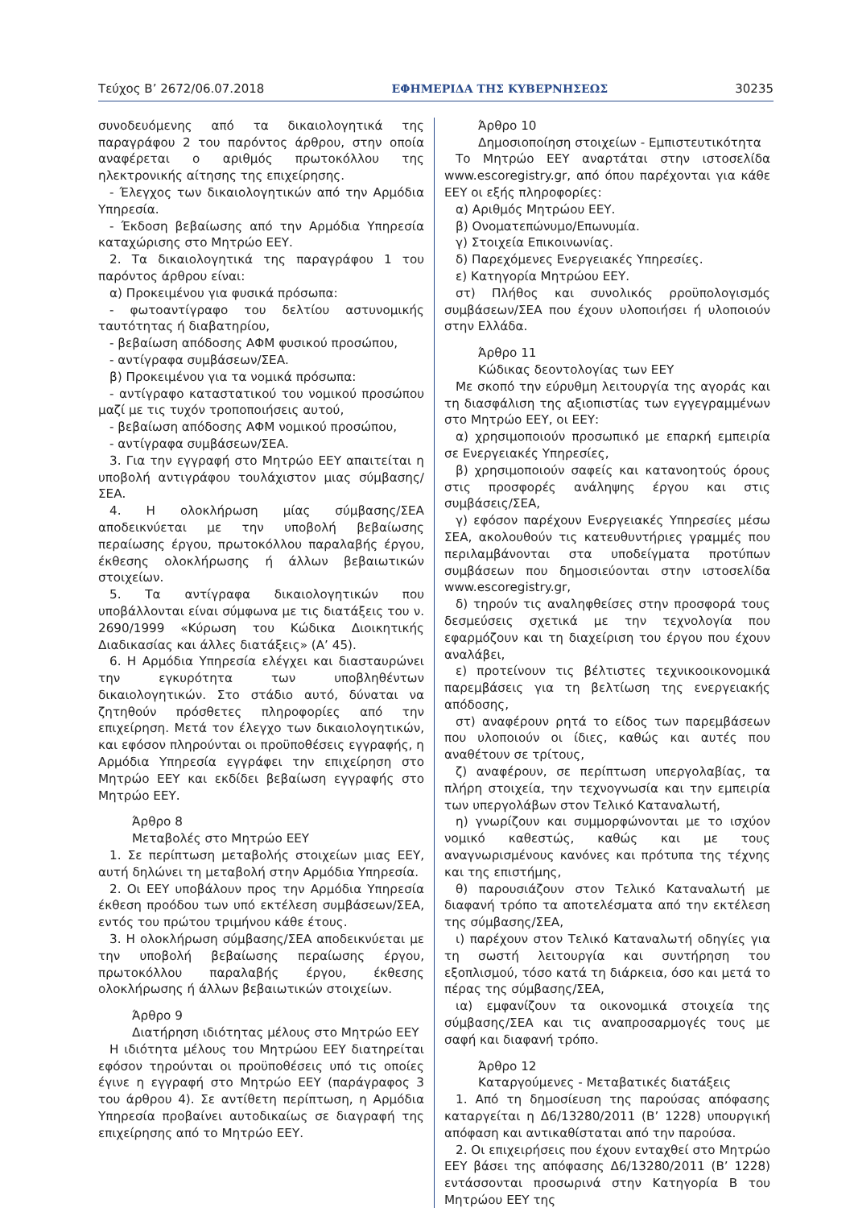Τεύχος B’ 2672/06.07.2018 ΕΦΗΜΕΡΙΔΑ TΗΣ ΚΥΒΕΡΝΗΣΕΩΣ 30235
συνοδευόμενης από τα δικαιολογητικά της παραγράφου 2 του παρόντος άρθρου, στην οποία αναφέρεται ο αριθμός πρωτοκόλλου της ηλεκτρονικής αίτησης της επιχείρησης.
- Έλεγχος των δικαιολογητικών από την Αρμόδια Υπηρεσία.
- Έκδοση βεβαίωσης από την Αρμόδια Υπηρεσία καταχώρισης στο Μητρώο ΕΕΥ.
2. Τα δικαιολογητικά της παραγράφου 1 του παρόντος άρθρου είναι:
α) Προκειμένου για φυσικά πρόσωπα:
- φωτοαντίγραφο του δελτίου αστυνομικής ταυτότητας ή διαβατηρίου,
- βεβαίωση απόδοσης ΑΦΜ φυσικού προσώπου,
- αντίγραφα συμβάσεων/ΣΕΑ.
β) Προκειμένου για τα νομικά πρόσωπα:
- αντίγραφο καταστατικού του νομικού προσώπου μαζί με τις τυχόν τροποποιήσεις αυτού,
- βεβαίωση απόδοσης ΑΦΜ νομικού προσώπου,
- αντίγραφα συμβάσεων/ΣΕΑ.
3. Για την εγγραφή στο Μητρώο ΕΕΥ απαιτείται η υποβολή αντιγράφου τουλάχιστον μιας σύμβασης/ΣΕΑ.
4. Η ολοκλήρωση μίας σύμβασης/ΣΕΑ αποδεικνύεται με την υποβολή βεβαίωσης περαίωσης έργου, πρωτοκόλλου παραλαβής έργου, έκθεσης ολοκλήρωσης ή άλλων βεβαιωτικών στοιχείων.
5. Τα αντίγραφα δικαιολογητικών που υποβάλλονται είναι σύμφωνα με τις διατάξεις του ν. 2690/1999 «Κύρωση του Κώδικα Διοικητικής Διαδικασίας και άλλες διατάξεις» (Α’ 45).
6. Η Αρμόδια Υπηρεσία ελέγχει και διασταυρώνει την εγκυρότητα των υποβληθέντων δικαιολογητικών. Στο στάδιο αυτό, δύναται να ζητηθούν πρόσθετες πληροφορίες από την επιχείρηση. Μετά τον έλεγχο των δικαιολογητικών, και εφόσον πληρούνται οι προϋποθέσεις εγγραφής, η Αρμόδια Υπηρεσία εγγράφει την επιχείρηση στο Μητρώο ΕΕΥ και εκδίδει βεβαίωση εγγραφής στο Μητρώο ΕΕΥ.
Άρθρο 8
Μεταβολές στο Μητρώο ΕΕΥ
1. Σε περίπτωση μεταβολής στοιχείων μιας ΕΕΥ, αυτή δηλώνει τη μεταβολή στην Αρμόδια Υπηρεσία.
2. Οι ΕΕΥ υποβάλουν προς την Αρμόδια Υπηρεσία έκθεση προόδου των υπό εκτέλεση συμβάσεων/ΣΕΑ, εντός του πρώτου τριμήνου κάθε έτους.
3. Η ολοκλήρωση σύμβασης/ΣΕΑ αποδεικνύεται με την υποβολή βεβαίωσης περαίωσης έργου, πρωτοκόλλου παραλαβής έργου, έκθεσης ολοκλήρωσης ή άλλων βεβαιωτικών στοιχείων.
Άρθρο 9
Διατήρηση ιδιότητας μέλους στο Μητρώο ΕΕΥ
Η ιδιότητα μέλους του Μητρώου ΕΕΥ διατηρείται εφόσον τηρούνται οι προϋποθέσεις υπό τις οποίες έγινε η εγγραφή στο Μητρώο ΕΕΥ (παράγραφος 3 του άρθρου 4). Σε αντίθετη περίπτωση, η Αρμόδια Υπηρεσία προβαίνει αυτοδικαίως σε διαγραφή της επιχείρησης από το Μητρώο ΕΕΥ.
Άρθρο 10
Δημοσιοποίηση στοιχείων - Εμπιστευτικότητα
Το Μητρώο ΕΕΥ αναρτάται στην ιστοσελίδα www.escoregistry.gr, από όπου παρέχονται για κάθε ΕΕΥ οι εξής πληροφορίες:
α) Αριθμός Μητρώου ΕΕΥ.
β) Ονοματεπώνυμο/Επωνυμία.
γ) Στοιχεία Επικοινωνίας.
δ) Παρεχόμενες Ενεργειακές Υπηρεσίες.
ε) Κατηγορία Μητρώου ΕΕΥ.
στ) Πλήθος και συνολικός ρροϋπολογισμός συμβάσεων/ΣΕΑ που έχουν υλοποιήσει ή υλοποιούν στην Ελλάδα.
Άρθρο 11
Κώδικας δεοντολογίας των ΕΕΥ
Με σκοπό την εύρυθμη λειτουργία της αγοράς και τη διασφάλιση της αξιοπιστίας των εγγεγραμμένων στο Μητρώο ΕΕΥ, οι ΕΕΥ:
α) χρησιμοποιούν προσωπικό με επαρκή εμπειρία σε Ενεργειακές Υπηρεσίες,
β) χρησιμοποιούν σαφείς και κατανοητούς όρους στις προσφορές ανάληψης έργου και στις συμβάσεις/ΣΕΑ,
γ) εφόσον παρέχουν Ενεργειακές Υπηρεσίες μέσω ΣΕΑ, ακολουθούν τις κατευθυντήριες γραμμές που περιλαμβάνονται στα υποδείγματα προτύπων συμβάσεων που δημοσιεύονται στην ιστοσελίδα www.escoregistry.gr,
δ) τηρούν τις αναληφθείσες στην προσφορά τους δεσμεύσεις σχετικά με την τεχνολογία που εφαρμόζουν και τη διαχείριση του έργου που έχουν αναλάβει,
ε) προτείνουν τις βέλτιστες τεχνικοοικονομικά παρεμβάσεις για τη βελτίωση της ενεργειακής απόδοσης,
στ) αναφέρουν ρητά το είδος των παρεμβάσεων που υλοποιούν οι ίδιες, καθώς και αυτές που αναθέτουν σε τρίτους,
ζ) αναφέρουν, σε περίπτωση υπεργολαβίας, τα πλήρη στοιχεία, την τεχνογνωσία και την εμπειρία των υπεργολάβων στον Τελικό Καταναλωτή,
η) γνωρίζουν και συμμορφώνονται με το ισχύον νομικό καθεστώς, καθώς και με τους αναγνωρισμένους κανόνες και πρότυπα της τέχνης και της επιστήμης,
θ) παρουσιάζουν στον Τελικό Καταναλωτή με διαφανή τρόπο τα αποτελέσματα από την εκτέλεση της σύμβασης/ΣΕΑ,
ι) παρέχουν στον Τελικό Καταναλωτή οδηγίες για τη σωστή λειτουργία και συντήρηση του εξοπλισμού, τόσο κατά τη διάρκεια, όσο και μετά το πέρας της σύμβασης/ΣΕΑ,
ια) εμφανίζουν τα οικονομικά στοιχεία της σύμβασης/ΣΕΑ και τις αναπροσαρμογές τους με σαφή και διαφανή τρόπο.
Άρθρο 12
Καταργούμενες - Μεταβατικές διατάξεις
1. Από τη δημοσίευση της παρούσας απόφασης καταργείται η Δ6/13280/2011 (Β’ 1228) υπουργική απόφαση και αντικαθίσταται από την παρούσα.
2. Οι επιχειρήσεις που έχουν ενταχθεί στο Μητρώο ΕΕΥ βάσει της απόφασης Δ6/13280/2011 (Β’ 1228) εντάσσονται προσωρινά στην Κατηγορία Β του Μητρώου ΕΕΥ της